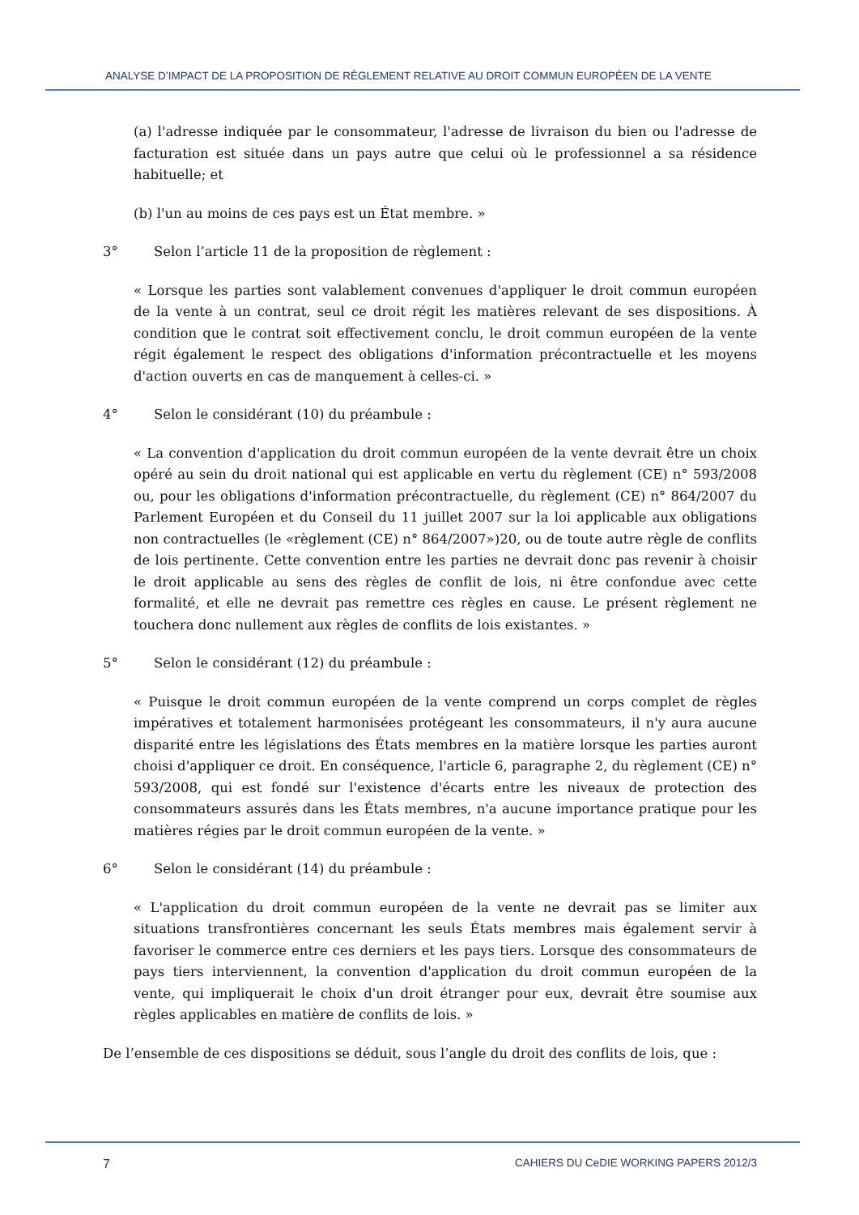ANALYSE D’IMPACT DE LA PROPOSITION DE RÈGLEMENT RELATIVE AU DROIT COMMUN EUROPÉEN DE LA VENTE
(a) l'adresse indiquée par le consommateur, l'adresse de livraison du bien ou l'adresse de facturation est située dans un pays autre que celui où le professionnel a sa résidence habituelle; et
(b) l'un au moins de ces pays est un État membre. »
3° Selon l’article 11 de la proposition de règlement :
« Lorsque les parties sont valablement convenues d'appliquer le droit commun européen de la vente à un contrat, seul ce droit régit les matières relevant de ses dispositions. À condition que le contrat soit effectivement conclu, le droit commun européen de la vente régit également le respect des obligations d'information précontractuelle et les moyens d'action ouverts en cas de manquement à celles-ci. »
4° Selon le considérant (10) du préambule :
« La convention d'application du droit commun européen de la vente devrait être un choix opéré au sein du droit national qui est applicable en vertu du règlement (CE) n° 593/2008 ou, pour les obligations d'information précontractuelle, du règlement (CE) n° 864/2007 du Parlement Européen et du Conseil du 11 juillet 2007 sur la loi applicable aux obligations non contractuelles (le «règlement (CE) n° 864/2007»)20, ou de toute autre règle de conflits de lois pertinente. Cette convention entre les parties ne devrait donc pas revenir à choisir le droit applicable au sens des règles de conflit de lois, ni être confondue avec cette formalité, et elle ne devrait pas remettre ces règles en cause. Le présent règlement ne touchera donc nullement aux règles de conflits de lois existantes. »
5° Selon le considérant (12) du préambule :
« Puisque le droit commun européen de la vente comprend un corps complet de règles impératives et totalement harmonisées protégeant les consommateurs, il n'y aura aucune disparité entre les législations des États membres en la matière lorsque les parties auront choisi d'appliquer ce droit. En conséquence, l'article 6, paragraphe 2, du règlement (CE) n° 593/2008, qui est fondé sur l'existence d'écarts entre les niveaux de protection des consommateurs assurés dans les États membres, n'a aucune importance pratique pour les matières régies par le droit commun européen de la vente. »
6° Selon le considérant (14) du préambule :
« L'application du droit commun européen de la vente ne devrait pas se limiter aux situations transfrontières concernant les seuls États membres mais également servir à favoriser le commerce entre ces derniers et les pays tiers. Lorsque des consommateurs de pays tiers interviennent, la convention d'application du droit commun européen de la vente, qui impliquerait le choix d'un droit étranger pour eux, devrait être soumise aux règles applicables en matière de conflits de lois. »
De l’ensemble de ces dispositions se déduit, sous l’angle du droit des conflits de lois, que :
7 CAHIERS DU CeDIE WORKING PAPERS 2012/3